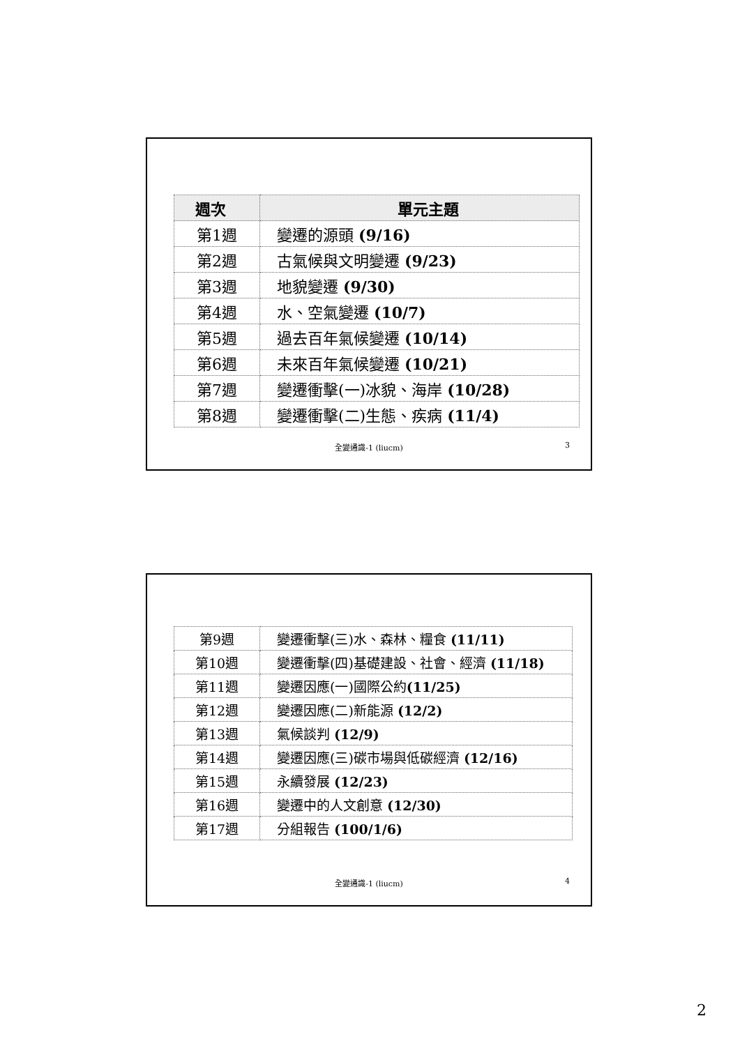| 週次 | 單元主題 |
| --- | --- |
| 第1週 | 變遷的源頭 (9/16) |
| 第2週 | 古氣候與文明變遷 (9/23) |
| 第3週 | 地貌變遷 (9/30) |
| 第4週 | 水、空氣變遷 (10/7) |
| 第5週 | 過去百年氣候變遷 (10/14) |
| 第6週 | 未來百年氣候變遷 (10/21) |
| 第7週 | 變遷衝擊(一)冰貌、海岸 (10/28) |
| 第8週 | 變遷衝擊(二)生態、疾病 (11/4) |
全變通識-1 (liucm) 3
| 第9週 | 變遷衝擊(三)水、森林、糧食 (11/11) |
| 第10週 | 變遷衝擊(四)基礎建設、社會、經濟 (11/18) |
| 第11週 | 變遷因應(一)國際公約 (11/25) |
| 第12週 | 變遷因應(二)新能源 (12/2) |
| 第13週 | 氣候談判 (12/9) |
| 第14週 | 變遷因應(三)碳市場與低碳經濟 (12/16) |
| 第15週 | 永續發展 (12/23) |
| 第16週 | 變遷中的人文創意 (12/30) |
| 第17週 | 分組報告 (100/1/6) |
全變通識-1 (liucm) 4
2